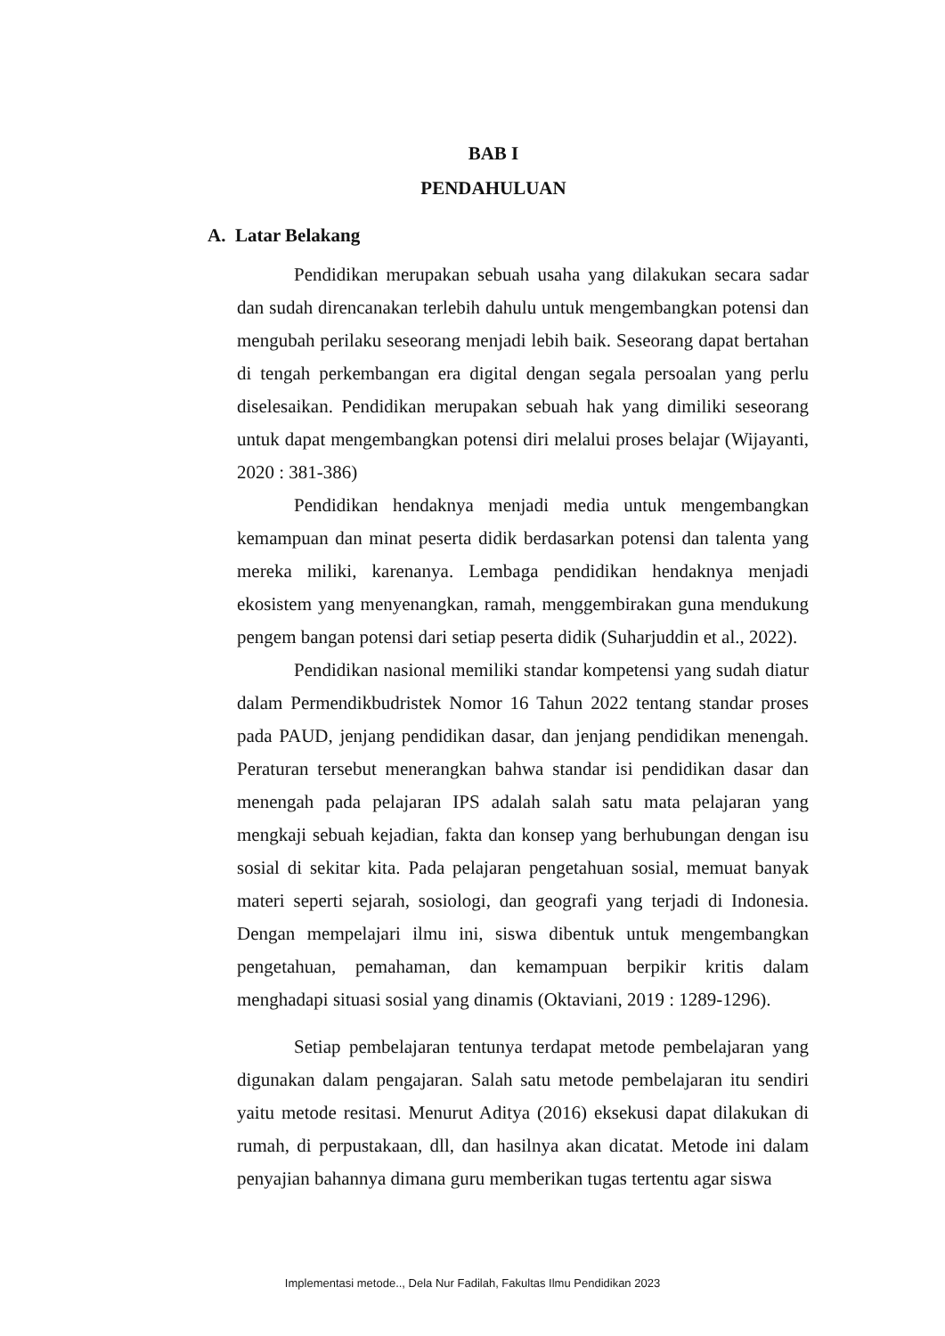BAB I
PENDAHULUAN
A. Latar Belakang
Pendidikan merupakan sebuah usaha yang dilakukan secara sadar dan sudah direncanakan terlebih dahulu untuk mengembangkan potensi dan mengubah perilaku seseorang menjadi lebih baik. Seseorang dapat bertahan di tengah perkembangan era digital dengan segala persoalan yang perlu diselesaikan. Pendidikan merupakan sebuah hak yang dimiliki seseorang untuk dapat mengembangkan potensi diri melalui proses belajar (Wijayanti, 2020 : 381-386)
Pendidikan hendaknya menjadi media untuk mengembangkan kemampuan dan minat peserta didik berdasarkan potensi dan talenta yang mereka miliki, karenanya. Lembaga pendidikan hendaknya menjadi ekosistem yang menyenangkan, ramah, menggembirakan guna mendukung pengem bangan potensi dari setiap peserta didik (Suharjuddin et al., 2022).
Pendidikan nasional memiliki standar kompetensi yang sudah diatur dalam Permendikbudristek Nomor 16 Tahun 2022 tentang standar proses pada PAUD, jenjang pendidikan dasar, dan jenjang pendidikan menengah. Peraturan tersebut menerangkan bahwa standar isi pendidikan dasar dan menengah pada pelajaran IPS adalah salah satu mata pelajaran yang mengkaji sebuah kejadian, fakta dan konsep yang berhubungan dengan isu sosial di sekitar kita. Pada pelajaran pengetahuan sosial, memuat banyak materi seperti sejarah, sosiologi, dan geografi yang terjadi di Indonesia. Dengan mempelajari ilmu ini, siswa dibentuk untuk mengembangkan pengetahuan, pemahaman, dan kemampuan berpikir kritis dalam menghadapi situasi sosial yang dinamis (Oktaviani, 2019 : 1289-1296).
Setiap pembelajaran tentunya terdapat metode pembelajaran yang digunakan dalam pengajaran. Salah satu metode pembelajaran itu sendiri yaitu metode resitasi. Menurut Aditya (2016) eksekusi dapat dilakukan di rumah, di perpustakaan, dll, dan hasilnya akan dicatat. Metode ini dalam penyajian bahannya dimana guru memberikan tugas tertentu agar siswa
Implementasi metode.., Dela Nur Fadilah, Fakultas Ilmu Pendidikan 2023